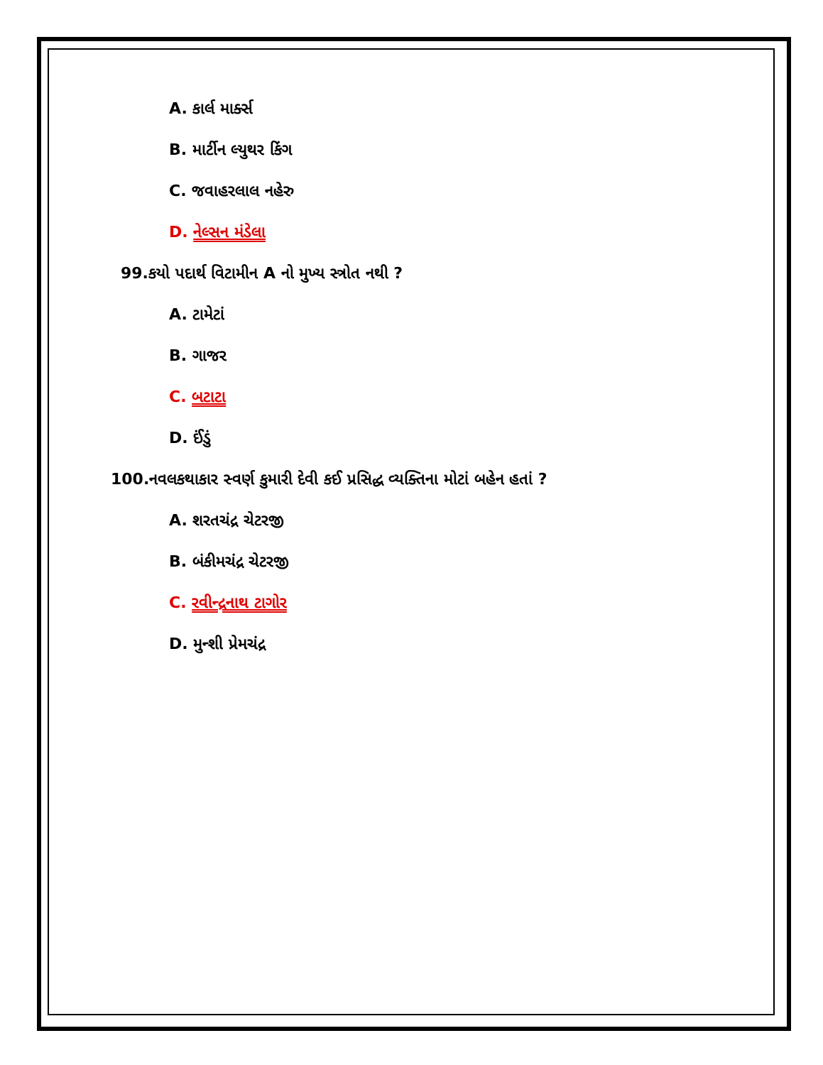A. કાર્લ માર્ક્સ
B. માર્ટીન લ્યુથર કિંગ
C. જવાહરલાલ નહેરુ
D. નેલ્સન મંડેલા
99.કયો પદાર્થ વિટામીન A નો મુખ્ય સ્ત્રોત નથી ?
A. ટામેટાં
B. ગાજર
C. બટાટા
D. ઈંડું
100.નવલકથાકાર સ્વર્ણ કુમારી દેવી કઈ પ્રસિદ્ધ વ્યક્તિના મોટાં બહેન હતાં ?
A. શરતચંદ્ર ચેટરજી
B. બંકીમચંદ્ર ચેટરજી
C. રવીન્દ્રનાથ ટાગોર
D. મુન્શી પ્રેમચંદ્ર